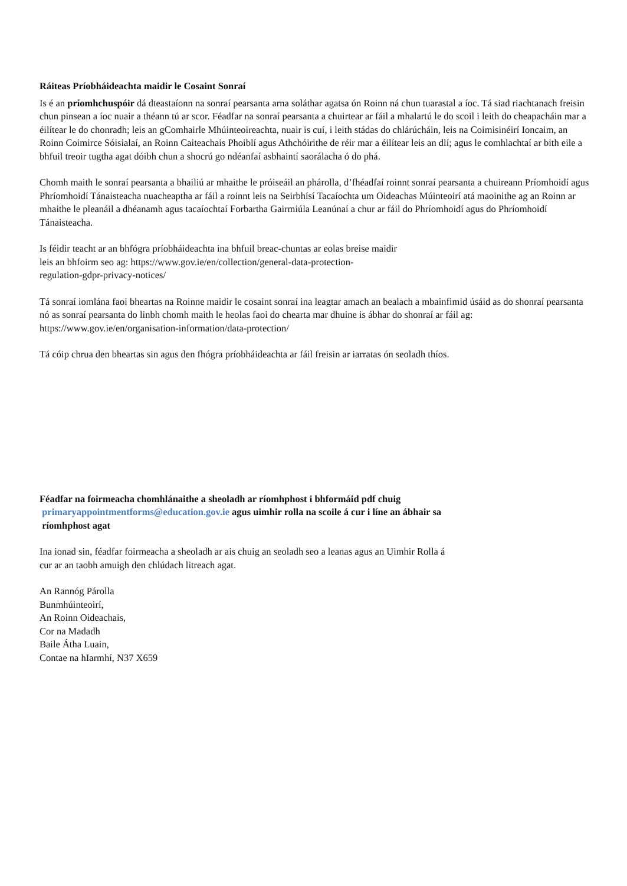Ráiteas Príobháideachta maidir le Cosaint Sonraí
Is é an príomhchuspóir dá dteastaíonn na sonraí pearsanta arna soláthar agatsa ón Roinn ná chun tuarastal a íoc. Tá siad riachtanach freisin chun pinsean a íoc nuair a théann tú ar scor. Féadfar na sonraí pearsanta a chuirtear ar fáil a mhalartú le do scoil i leith do cheapacháin mar a éilítear le do chonradh; leis an gComhairle Mhúinteoireachta, nuair is cuí, i leith stádas do chlárúcháin, leis na Coimisinéirí Ioncaim, an Roinn Coimirce Sóisialaí, an Roinn Caiteachais Phoiblí agus Athchóirithe de réir mar a éilítear leis an dlí; agus le comhlachtaí ar bith eile a bhfuil treoir tugtha agat dóibh chun a shocrú go ndéanfaí asbhaintí saorálacha ó do phá.
Chomh maith le sonraí pearsanta a bhailiú ar mhaithe le próiseáil an phárolla, d’fhéadfaí roinnt sonraí pearsanta a chuireann Príomhoidí agus Phríomhoidí Tánaisteacha nuacheaptha ar fáil a roinnt leis na Seirbhísí Tacaíochta um Oideachas Múinteoirí atá maoinithe ag an Roinn ar mhaithe le pleanáil a dhéanamh agus tacaíochtaí Forbartha Gairmiúla Leanúnaí a chur ar fáil do Phríomhoidí agus do Phríomhoidí Tánaisteacha.
Is féidir teacht ar an bhfógra príobháideachta ina bhfuil breac-chuntas ar eolas breise maidir
leis an bhfoirm seo ag: https://www.gov.ie/en/collection/general-data-protection-
regulation-gdpr-privacy-notices/
Tá sonraí iomlána faoi bheartas na Roinne maidir le cosaint sonraí ina leagtar amach an bealach a mbainfimid úsáid as do shonraí pearsanta nó as sonraí pearsanta do linbh chomh maith le heolas faoi do chearta mar dhuine is ábhar do shonraí ar fáil ag:
https://www.gov.ie/en/organisation-information/data-protection/
Tá cóip chrua den bheartas sin agus den fhógra príobháideachta ar fáil freisin ar iarratas ón seoladh thíos.
Féadfar na foirmeacha chomhlánaithe a sheoladh ar ríomhphost i bhformáid pdf chuig
primaryappointmentforms@education.gov.ie agus uimhir rolla na scoile á cur i líne an ábhair sa
ríomhphost agat
Ina ionad sin, féadfar foirmeacha a sheoladh ar ais chuig an seoladh seo a leanas agus an Uimhir Rolla á
cur ar an taobh amuigh den chlúdach litreach agat.
An Rannóg Párolla
Bunmhúinteoirí,
An Roinn Oideachais,
Cor na Madadh
Baile Átha Luain,
Contae na hIarmhí, N37 X659